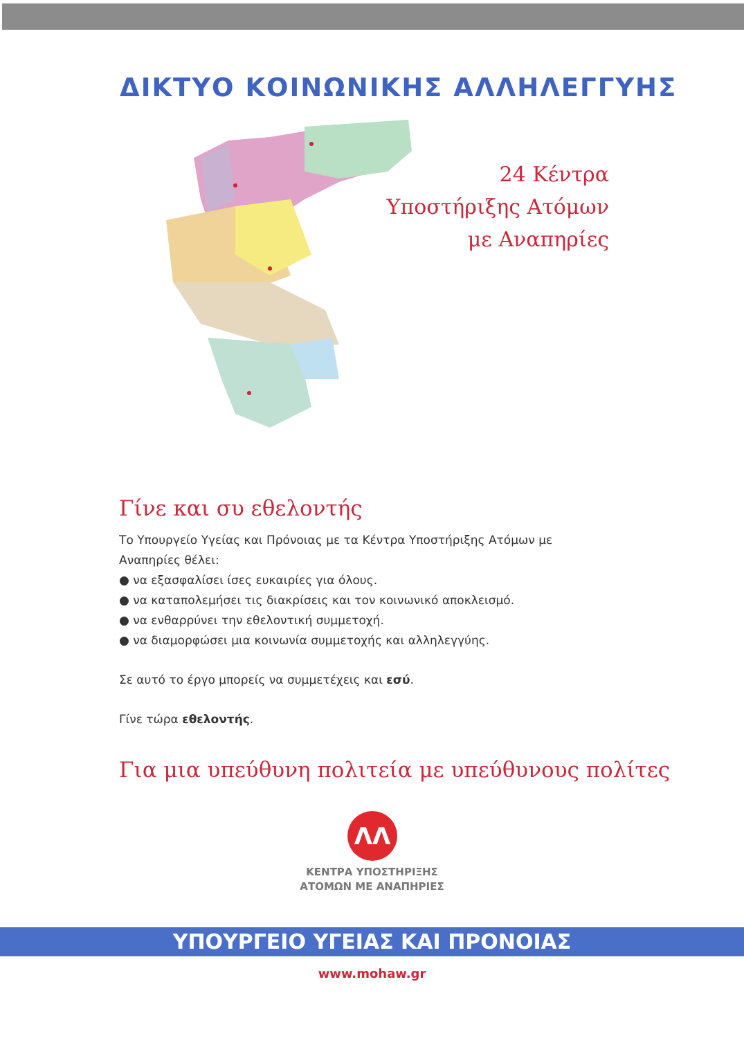ΔΙΚΤΥΟ ΚΟΙΝΩΝΙΚΗΣ ΑΛΛΗΛΕΓΓΥΗΣ
24 Κέντρα
Υποστήριξης Ατόμων
με Αναπηρίες
Γίνε και συ εθελοντής
Το Υπουργείο Υγείας και Πρόνοιας με τα Κέντρα Υποστήριξης Ατόμων με Αναπηρίες θέλει:
● να εξασφαλίσει ίσες ευκαιρίες για όλους.
● να καταπολεμήσει τις διακρίσεις και τον κοινωνικό αποκλεισμό.
● να ενθαρρύνει την εθελοντική συμμετοχή.
● να διαμορφώσει μια κοινωνία συμμετοχής και αλληλεγγύης.
Σε αυτό το έργο μπορείς να συμμετέχεις και εσύ.
Γίνε τώρα εθελοντής.
Για μια υπεύθυνη πολιτεία με υπεύθυνους πολίτες
ΛΛ
ΚΕΝΤΡΑ ΥΠΟΣΤΗΡΙΞΗΣ
ΑΤΟΜΩΝ ΜΕ ΑΝΑΠΗΡΙΕΣ
ΥΠΟΥΡΓΕΙΟ ΥΓΕΙΑΣ ΚΑΙ ΠΡΟΝΟΙΑΣ
www.mohaw.gr